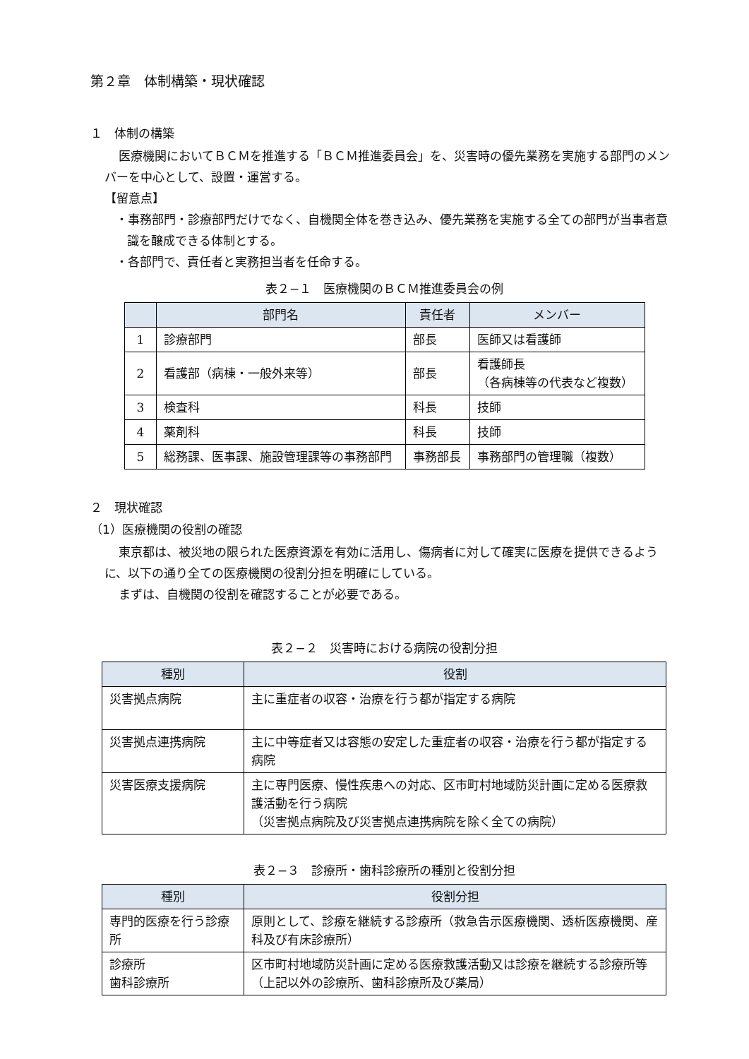第２章　体制構築・現状確認
１　体制の構築
医療機関においてＢＣＭを推進する「ＢＣＭ推進委員会」を、災害時の優先業務を実施する部門のメンバーを中心として、設置・運営する。
【留意点】
・事務部門・診療部門だけでなく、自機関全体を巻き込み、優先業務を実施する全ての部門が当事者意識を醸成できる体制とする。
・各部門で、責任者と実務担当者を任命する。
表２−１　医療機関のＢＣＭ推進委員会の例
| | 部門名 | 責任者 | メンバー |
| --- | --- | --- | --- |
| 1 | 診療部門 | 部長 | 医師又は看護師 |
| 2 | 看護部（病棟・一般外来等） | 部長 | 看護師長 （各病棟等の代表など複数） |
| 3 | 検査科 | 科長 | 技師 |
| 4 | 薬剤科 | 科長 | 技師 |
| 5 | 総務課、医事課、施設管理課等の事務部門 | 事務部長 | 事務部門の管理職（複数） |
２　現状確認
（1）医療機関の役割の確認
東京都は、被災地の限られた医療資源を有効に活用し、傷病者に対して確実に医療を提供できるように、以下の通り全ての医療機関の役割分担を明確にしている。
まずは、自機関の役割を確認することが必要である。
表２−２　災害時における病院の役割分担
| 種別 | 役割 |
| --- | --- |
| 災害拠点病院 | 主に重症者の収容・治療を行う都が指定する病院 |
| 災害拠点連携病院 | 主に中等症者又は容態の安定した重症者の収容・治療を行う都が指定する病院 |
| 災害医療支援病院 | 主に専門医療、慢性疾患への対応、区市町村地域防災計画に定める医療救護活動を行う病院 （災害拠点病院及び災害拠点連携病院を除く全ての病院） |
表２−３　診療所・歯科診療所の種別と役割分担
| 種別 | 役割分担 |
| --- | --- |
| 専門的医療を行う診療所 | 原則として、診療を継続する診療所（救急告示医療機関、透析医療機関、産科及び有床診療所） |
| 診療所 歯科診療所 | 区市町村地域防災計画に定める医療救護活動又は診療を継続する診療所等（上記以外の診療所、歯科診療所及び薬局） |